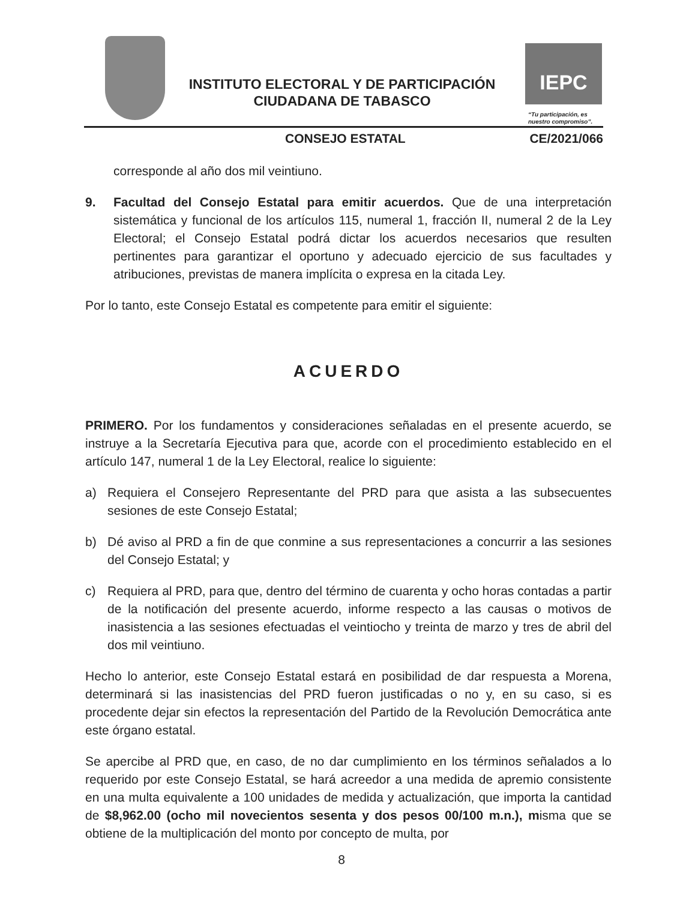INSTITUTO ELECTORAL Y DE PARTICIPACIÓN CIUDADANA DE TABASCO
IEPC
“Tu participación, es
nuestro compromiso”.
CONSEJO ESTATAL CE/2021/066
corresponde al año dos mil veintiuno.
9. Facultad del Consejo Estatal para emitir acuerdos. Que de una interpretación sistemática y funcional de los artículos 115, numeral 1, fracción II, numeral 2 de la Ley Electoral; el Consejo Estatal podrá dictar los acuerdos necesarios que resulten pertinentes para garantizar el oportuno y adecuado ejercicio de sus facultades y atribuciones, previstas de manera implícita o expresa en la citada Ley.
Por lo tanto, este Consejo Estatal es competente para emitir el siguiente:
ACUERDO
PRIMERO. Por los fundamentos y consideraciones señaladas en el presente acuerdo, se instruye a la Secretaría Ejecutiva para que, acorde con el procedimiento establecido en el artículo 147, numeral 1 de la Ley Electoral, realice lo siguiente:
a) Requiera el Consejero Representante del PRD para que asista a las subsecuentes sesiones de este Consejo Estatal;
b) Dé aviso al PRD a fin de que conmine a sus representaciones a concurrir a las sesiones del Consejo Estatal; y
c) Requiera al PRD, para que, dentro del término de cuarenta y ocho horas contadas a partir de la notificación del presente acuerdo, informe respecto a las causas o motivos de inasistencia a las sesiones efectuadas el veintiocho y treinta de marzo y tres de abril del dos mil veintiuno.
Hecho lo anterior, este Consejo Estatal estará en posibilidad de dar respuesta a Morena, determinará si las inasistencias del PRD fueron justificadas o no y, en su caso, si es procedente dejar sin efectos la representación del Partido de la Revolución Democrática ante este órgano estatal.
Se apercibe al PRD que, en caso, de no dar cumplimiento en los términos señalados a lo requerido por este Consejo Estatal, se hará acreedor a una medida de apremio consistente en una multa equivalente a 100 unidades de medida y actualización, que importa la cantidad de $8,962.00 (ocho mil novecientos sesenta y dos pesos 00/100 m.n.), misma que se obtiene de la multiplicación del monto por concepto de multa, por
8